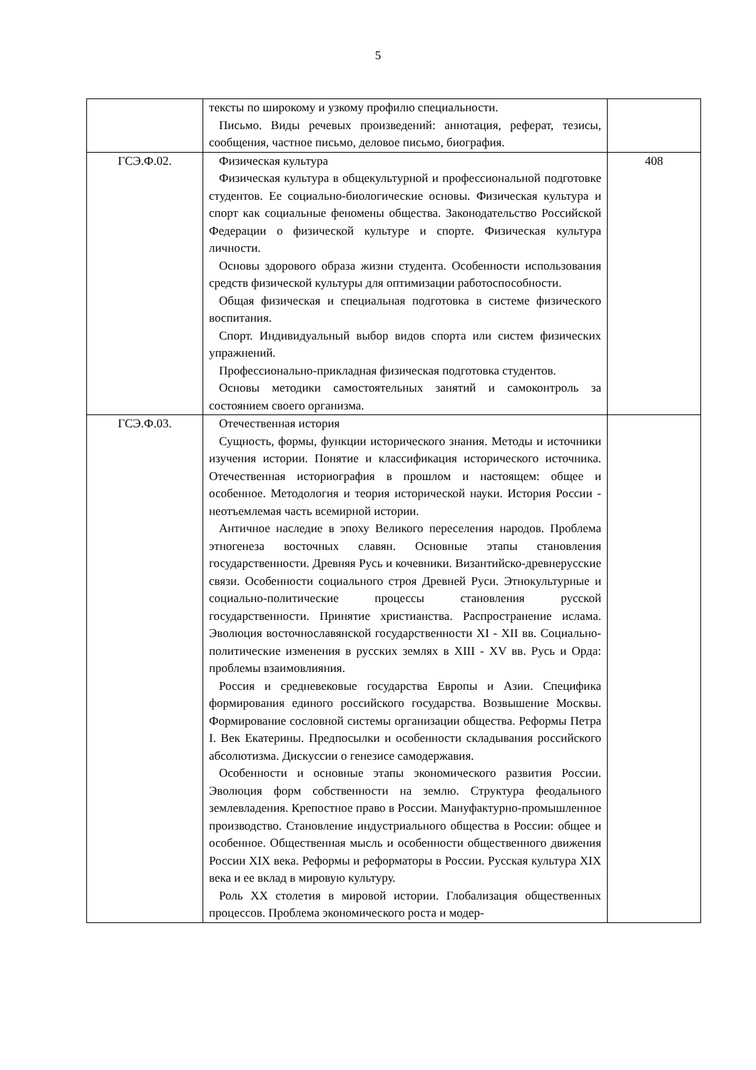5
| | тексты по широкому и узкому профилю специальности. Письмо. Виды речевых произведений: аннотация, реферат, тезисы, сообщения, частное письмо, деловое письмо, биография. | |
| ГСЭ.Ф.02. | Физическая культура Физическая культура в общекультурной и профессиональной подготовке студентов. Ее социально-биологические основы. Физическая культура и спорт как социальные феномены общества. Законодательство Российской Федерации о физической культуре и спорте. Физическая культура личности. Основы здорового образа жизни студента. Особенности использования средств физической культуры для оптимизации работоспособности. Общая физическая и специальная подготовка в системе физического воспитания. Спорт. Индивидуальный выбор видов спорта или систем физических упражнений. Профессионально-прикладная физическая подготовка студентов. Основы методики самостоятельных занятий и самоконтроль за состоянием своего организма. | 408 |
| ГСЭ.Ф.03. | Отечественная история Сущность, формы, функции исторического знания. Методы и источники изучения истории. Понятие и классификация исторического источника. Отечественная историография в прошлом и настоящем: общее и особенное. Методология и теория исторической науки. История России - неотъемлемая часть всемирной истории. Античное наследие в эпоху Великого переселения народов. Проблема этногенеза восточных славян. Основные этапы становления государственности. Древняя Русь и кочевники. Византийско-древнерусские связи. Особенности социального строя Древней Руси. Этнокультурные и социально-политические процессы становления русской государственности. Принятие христианства. Распространение ислама. Эволюция восточнославянской государственности XI - XII вв. Социально-политические изменения в русских землях в XIII - XV вв. Русь и Орда: проблемы взаимовлияния. Россия и средневековые государства Европы и Азии. Специфика формирования единого российского государства. Возвышение Москвы. Формирование сословной системы организации общества. Реформы Петра I. Век Екатерины. Предпосылки и особенности складывания российского абсолютизма. Дискуссии о генезисе самодержавия. Особенности и основные этапы экономического развития России. Эволюция форм собственности на землю. Структура феодального землевладения. Крепостное право в России. Мануфактурно-промышленное производство. Становление индустриального общества в России: общее и особенное. Общественная мысль и особенности общественного движения России XIX века. Реформы и реформаторы в России. Русская культура XIX века и ее вклад в мировую культуру. Роль XX столетия в мировой истории. Глобализация общественных процессов. Проблема экономического роста и модер- | |